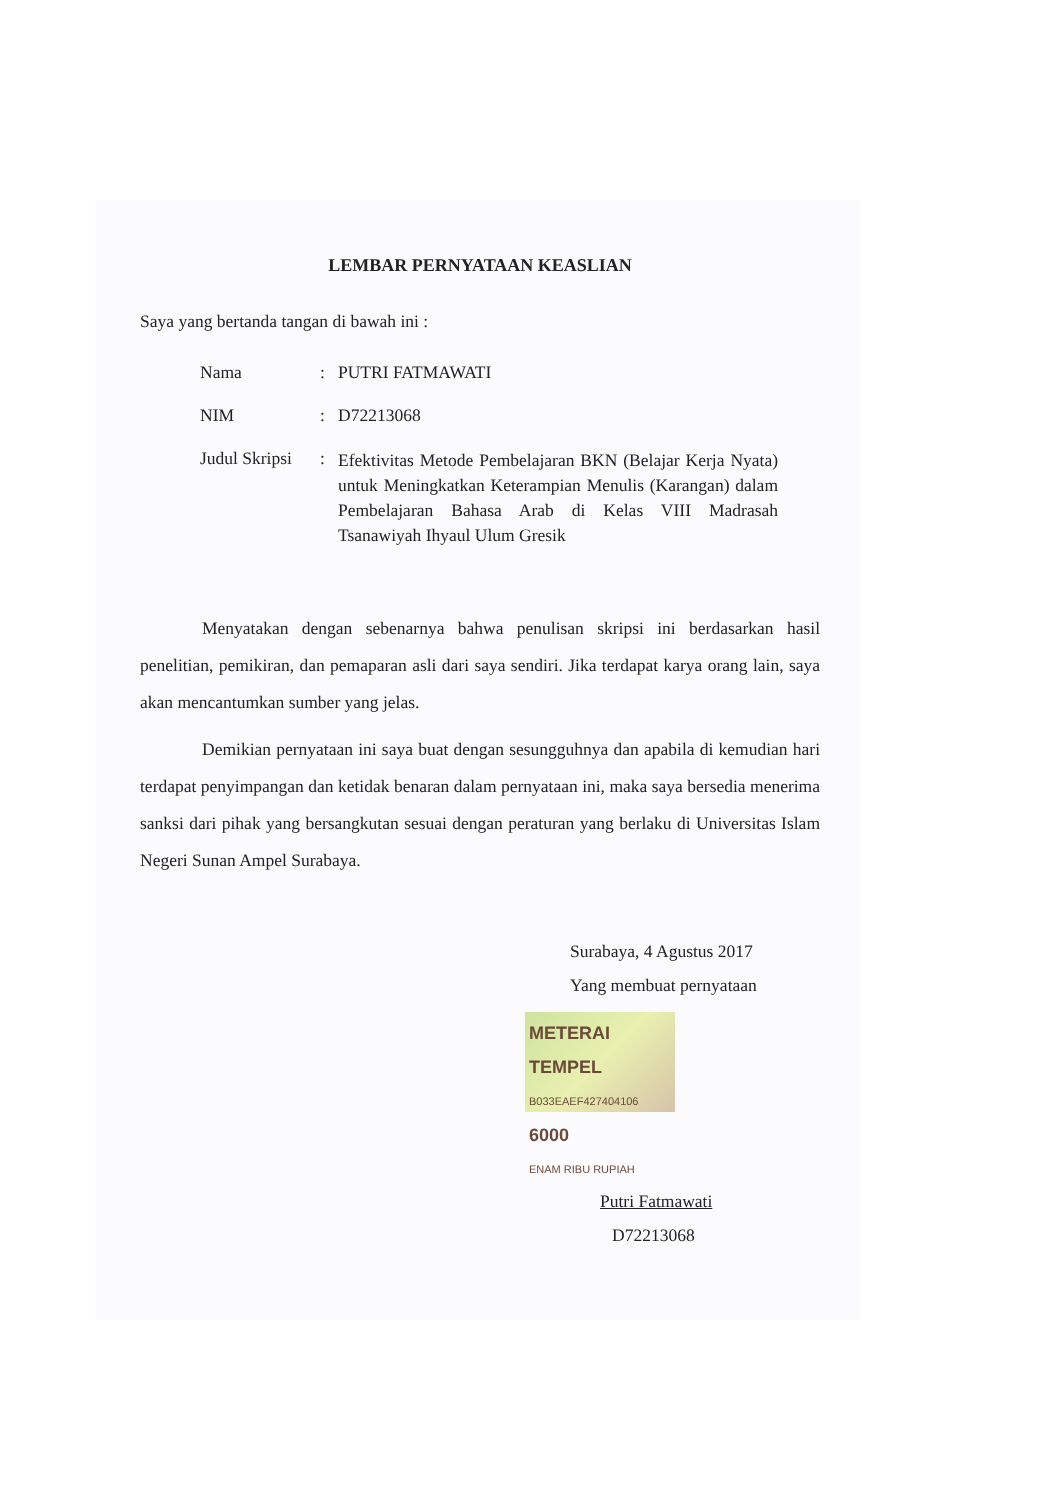LEMBAR PERNYATAAN KEASLIAN
Saya yang bertanda tangan di bawah ini :
| Nama | : | PUTRI FATMAWATI |
| NIM | : | D72213068 |
| Judul Skripsi | : | Efektivitas Metode Pembelajaran BKN (Belajar Kerja Nyata) untuk Meningkatkan Keterampian Menulis (Karangan) dalam Pembelajaran Bahasa Arab di Kelas VIII Madrasah Tsanawiyah Ihyaul Ulum Gresik |
Menyatakan dengan sebenarnya bahwa penulisan skripsi ini berdasarkan hasil penelitian, pemikiran, dan pemaparan asli dari saya sendiri. Jika terdapat karya orang lain, saya akan mencantumkan sumber yang jelas.
Demikian pernyataan ini saya buat dengan sesungguhnya dan apabila di kemudian hari terdapat penyimpangan dan ketidak benaran dalam pernyataan ini, maka saya bersedia menerima sanksi dari pihak yang bersangkutan sesuai dengan peraturan yang berlaku di Universitas Islam Negeri Sunan Ampel Surabaya.
Surabaya, 4 Agustus 2017
Yang membuat pernyataan
METERAI TEMPEL B033EAEF427404106 6000 ENAM RIBU RUPIAH
Putri Fatmawati
D72213068